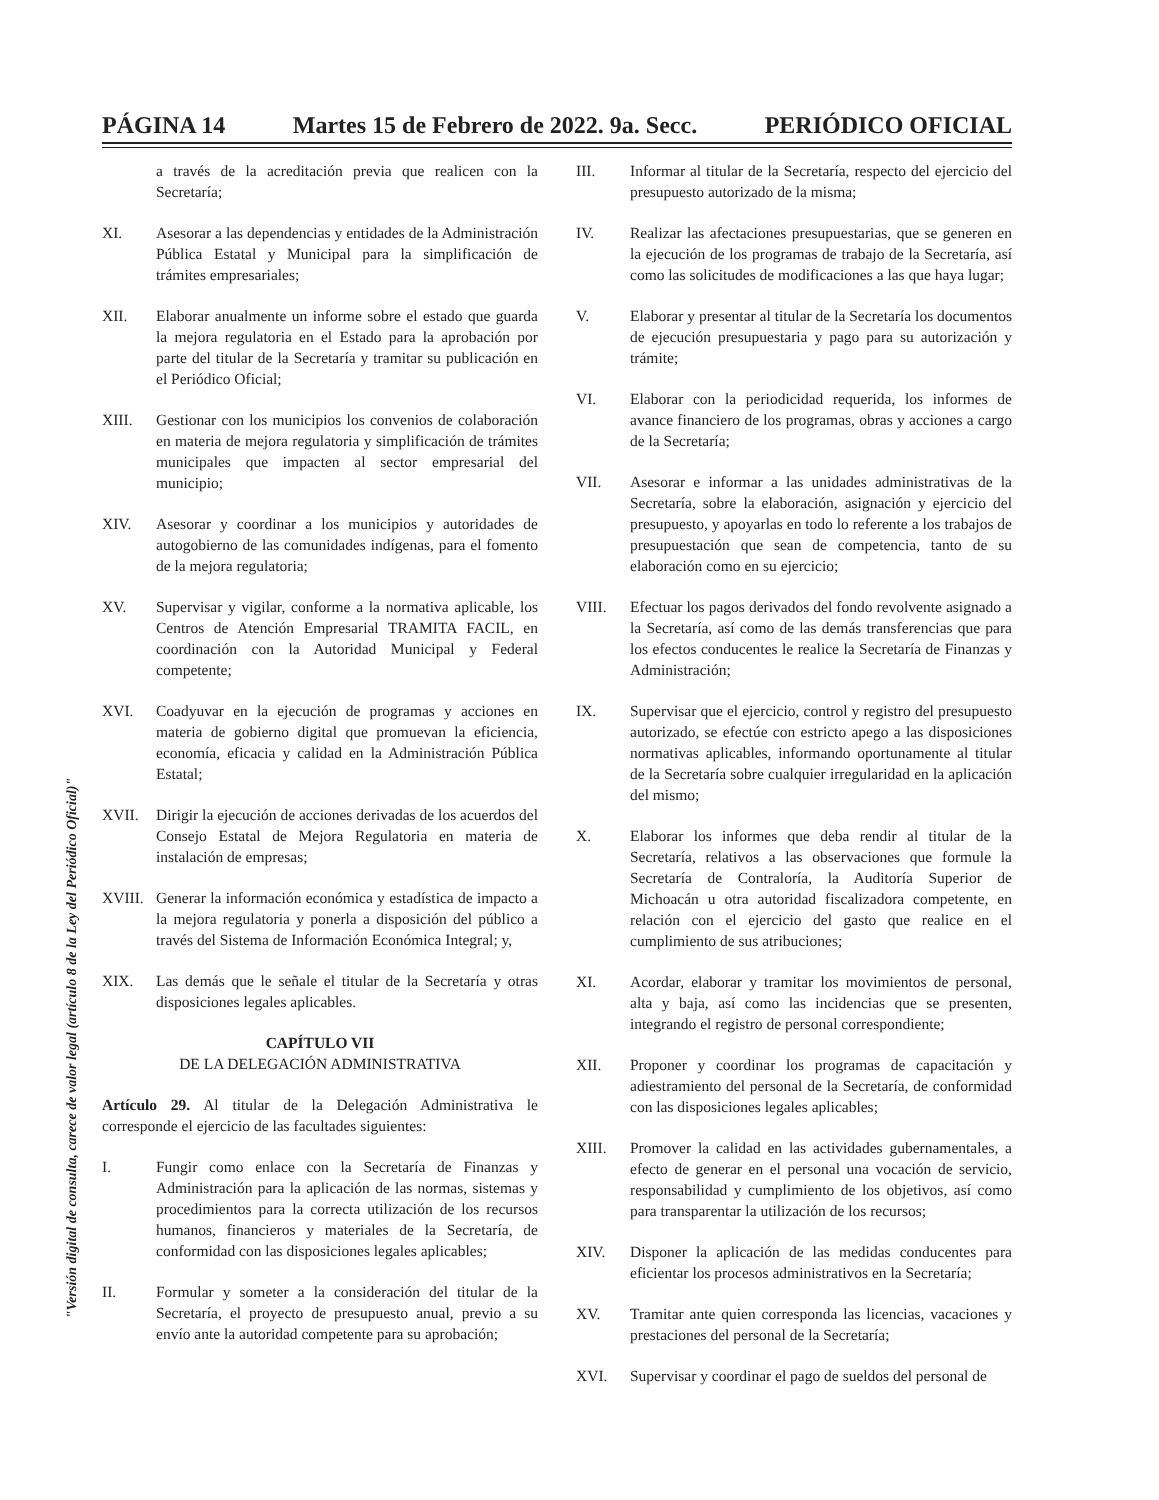PÁGINA 14 Martes 15 de Febrero de 2022. 9a. Secc. PERIÓDICO OFICIAL
"Versión digital de consulta, carece de valor legal (artículo 8 de la Ley del Periódico Oficial)"
a través de la acreditación previa que realicen con la Secretaría;
XI. Asesorar a las dependencias y entidades de la Administración Pública Estatal y Municipal para la simplificación de trámites empresariales;
XII. Elaborar anualmente un informe sobre el estado que guarda la mejora regulatoria en el Estado para la aprobación por parte del titular de la Secretaría y tramitar su publicación en el Periódico Oficial;
XIII. Gestionar con los municipios los convenios de colaboración en materia de mejora regulatoria y simplificación de trámites municipales que impacten al sector empresarial del municipio;
XIV. Asesorar y coordinar a los municipios y autoridades de autogobierno de las comunidades indígenas, para el fomento de la mejora regulatoria;
XV. Supervisar y vigilar, conforme a la normativa aplicable, los Centros de Atención Empresarial TRAMITA FACIL, en coordinación con la Autoridad Municipal y Federal competente;
XVI. Coadyuvar en la ejecución de programas y acciones en materia de gobierno digital que promuevan la eficiencia, economía, eficacia y calidad en la Administración Pública Estatal;
XVII. Dirigir la ejecución de acciones derivadas de los acuerdos del Consejo Estatal de Mejora Regulatoria en materia de instalación de empresas;
XVIII. Generar la información económica y estadística de impacto a la mejora regulatoria y ponerla a disposición del público a través del Sistema de Información Económica Integral; y,
XIX. Las demás que le señale el titular de la Secretaría y otras disposiciones legales aplicables.
CAPÍTULO VII
DE LA DELEGACIÓN ADMINISTRATIVA
Artículo 29. Al titular de la Delegación Administrativa le corresponde el ejercicio de las facultades siguientes:
I. Fungir como enlace con la Secretaría de Finanzas y Administración para la aplicación de las normas, sistemas y procedimientos para la correcta utilización de los recursos humanos, financieros y materiales de la Secretaría, de conformidad con las disposiciones legales aplicables;
II. Formular y someter a la consideración del titular de la Secretaría, el proyecto de presupuesto anual, previo a su envío ante la autoridad competente para su aprobación;
III. Informar al titular de la Secretaría, respecto del ejercicio del presupuesto autorizado de la misma;
IV. Realizar las afectaciones presupuestarias, que se generen en la ejecución de los programas de trabajo de la Secretaría, así como las solicitudes de modificaciones a las que haya lugar;
V. Elaborar y presentar al titular de la Secretaría los documentos de ejecución presupuestaria y pago para su autorización y trámite;
VI. Elaborar con la periodicidad requerida, los informes de avance financiero de los programas, obras y acciones a cargo de la Secretaría;
VII. Asesorar e informar a las unidades administrativas de la Secretaría, sobre la elaboración, asignación y ejercicio del presupuesto, y apoyarlas en todo lo referente a los trabajos de presupuestación que sean de competencia, tanto de su elaboración como en su ejercicio;
VIII. Efectuar los pagos derivados del fondo revolvente asignado a la Secretaría, así como de las demás transferencias que para los efectos conducentes le realice la Secretaría de Finanzas y Administración;
IX. Supervisar que el ejercicio, control y registro del presupuesto autorizado, se efectúe con estricto apego a las disposiciones normativas aplicables, informando oportunamente al titular de la Secretaría sobre cualquier irregularidad en la aplicación del mismo;
X. Elaborar los informes que deba rendir al titular de la Secretaría, relativos a las observaciones que formule la Secretaría de Contraloría, la Auditoría Superior de Michoacán u otra autoridad fiscalizadora competente, en relación con el ejercicio del gasto que realice en el cumplimiento de sus atribuciones;
XI. Acordar, elaborar y tramitar los movimientos de personal, alta y baja, así como las incidencias que se presenten, integrando el registro de personal correspondiente;
XII. Proponer y coordinar los programas de capacitación y adiestramiento del personal de la Secretaría, de conformidad con las disposiciones legales aplicables;
XIII. Promover la calidad en las actividades gubernamentales, a efecto de generar en el personal una vocación de servicio, responsabilidad y cumplimiento de los objetivos, así como para transparentar la utilización de los recursos;
XIV. Disponer la aplicación de las medidas conducentes para eficientar los procesos administrativos en la Secretaría;
XV. Tramitar ante quien corresponda las licencias, vacaciones y prestaciones del personal de la Secretaría;
XVI. Supervisar y coordinar el pago de sueldos del personal de